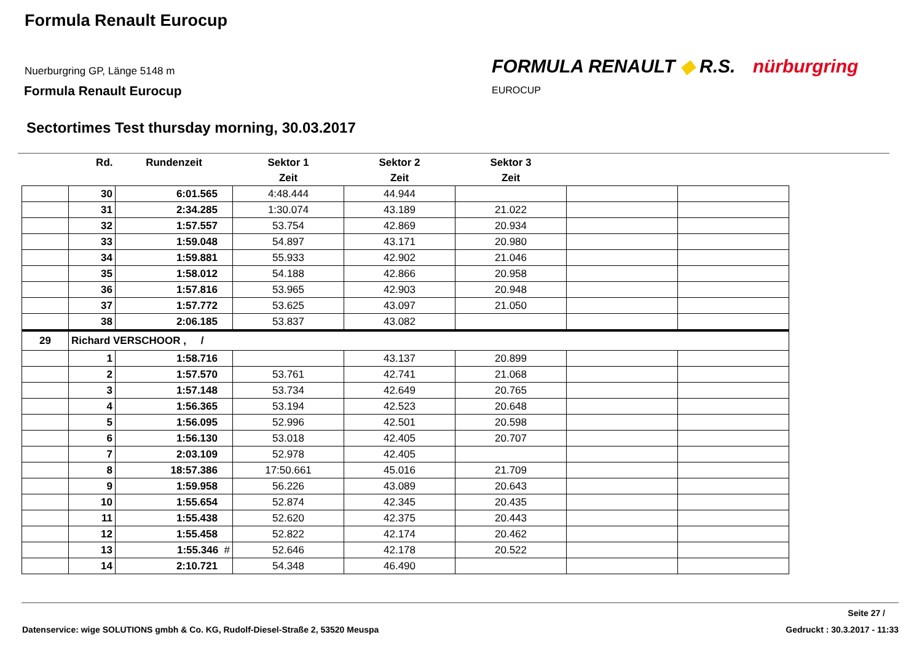Formula Renault Eurocup
Nuerburgring GP, Länge 5148 m
Formula Renault Eurocup
FORMULA RENAULT ◆ R.S. nürburgring
EUROCUP
Sectortimes Test thursday morning, 30.03.2017
| | Rd. | Rundenzeit | Sektor 1 | Sektor 2 | Sektor 3 | | |
| --- | --- | --- | --- | --- | --- | --- | --- |
| | | | Zeit | Zeit | Zeit | | |
| | 30 | 6:01.565 | 4:48.444 | 44.944 | | | |
| | 31 | 2:34.285 | 1:30.074 | 43.189 | 21.022 | | |
| | 32 | 1:57.557 | 53.754 | 42.869 | 20.934 | | |
| | 33 | 1:59.048 | 54.897 | 43.171 | 20.980 | | |
| | 34 | 1:59.881 | 55.933 | 42.902 | 21.046 | | |
| | 35 | 1:58.012 | 54.188 | 42.866 | 20.958 | | |
| | 36 | 1:57.816 | 53.965 | 42.903 | 20.948 | | |
| | 37 | 1:57.772 | 53.625 | 43.097 | 21.050 | | |
| | 38 | 2:06.185 | 53.837 | 43.082 | | | |
| 29 | Richard VERSCHOOR , / | | | | | | |
| | 1 | 1:58.716 | | 43.137 | 20.899 | | |
| | 2 | 1:57.570 | 53.761 | 42.741 | 21.068 | | |
| | 3 | 1:57.148 | 53.734 | 42.649 | 20.765 | | |
| | 4 | 1:56.365 | 53.194 | 42.523 | 20.648 | | |
| | 5 | 1:56.095 | 52.996 | 42.501 | 20.598 | | |
| | 6 | 1:56.130 | 53.018 | 42.405 | 20.707 | | |
| | 7 | 2:03.109 | 52.978 | 42.405 | | | |
| | 8 | 18:57.386 | 17:50.661 | 45.016 | 21.709 | | |
| | 9 | 1:59.958 | 56.226 | 43.089 | 20.643 | | |
| | 10 | 1:55.654 | 52.874 | 42.345 | 20.435 | | |
| | 11 | 1:55.438 | 52.620 | 42.375 | 20.443 | | |
| | 12 | 1:55.458 | 52.822 | 42.174 | 20.462 | | |
| | 13 | 1:55.346 # | 52.646 | 42.178 | 20.522 | | |
| | 14 | 2:10.721 | 54.348 | 46.490 | | | |
Seite 27 /
Datenservice: wige SOLUTIONS gmbh & Co. KG, Rudolf-Diesel-Straße 2, 53520 Meuspa
Gedruckt : 30.3.2017 - 11:33